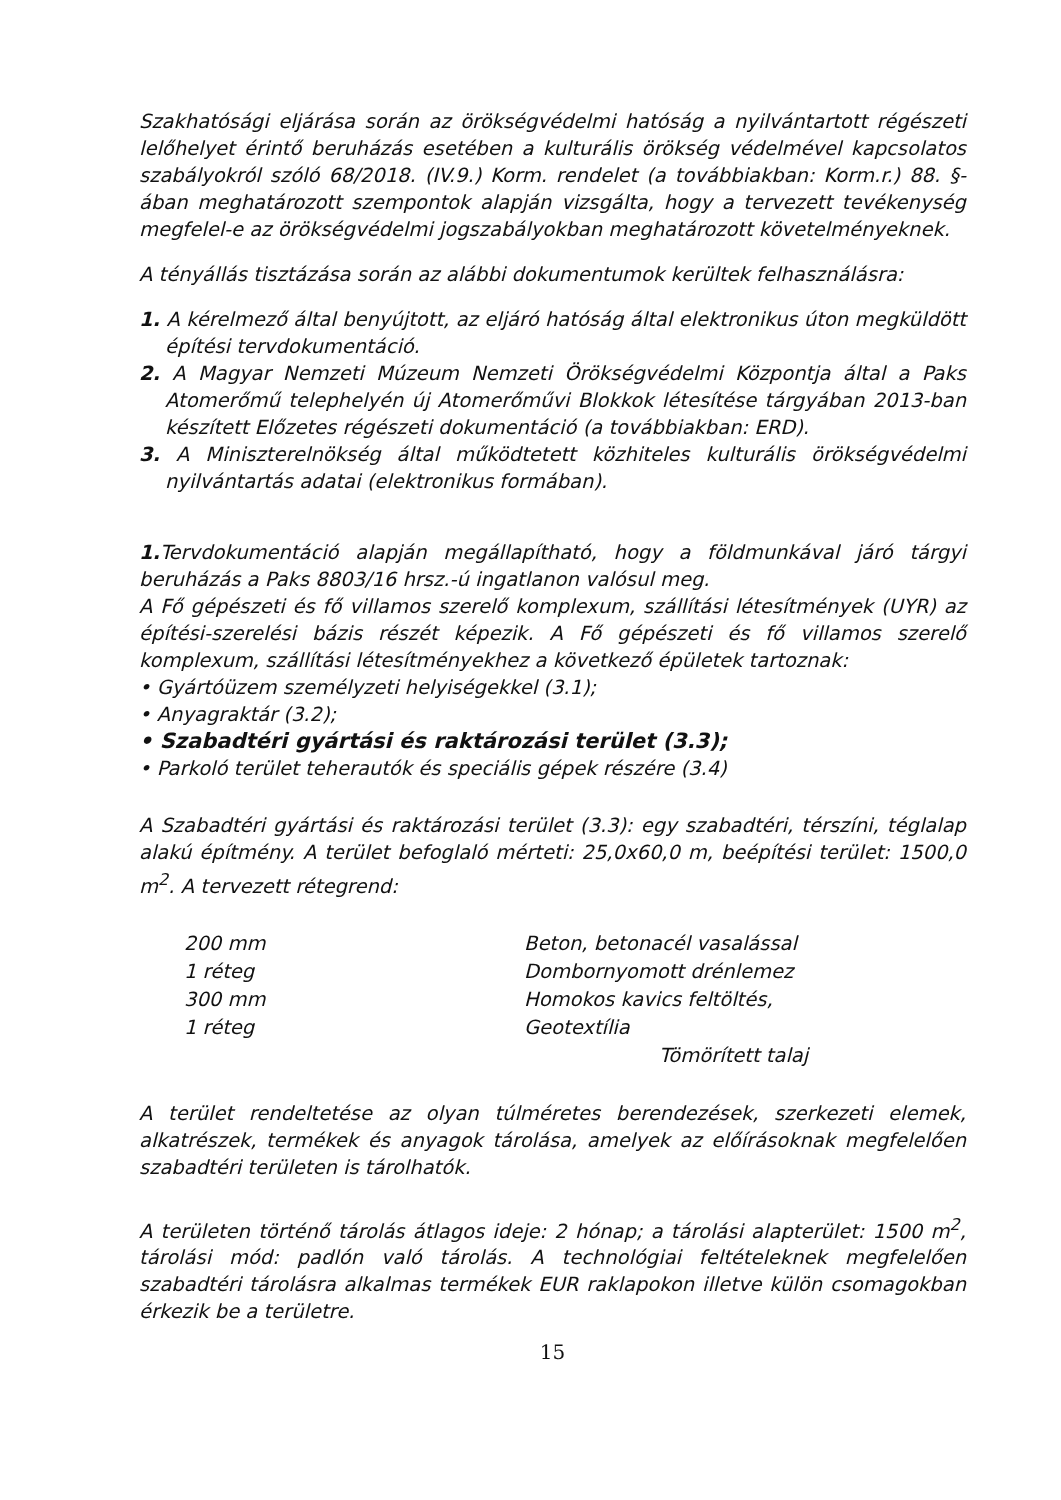Szakhatósági eljárása során az örökségvédelmi hatóság a nyilvántartott régészeti lelőhelyet érintő beruházás esetében a kulturális örökség védelmével kapcsolatos szabályokról szóló 68/2018. (IV.9.) Korm. rendelet (a továbbiakban: Korm.r.) 88. §-ában meghatározott szempontok alapján vizsgálta, hogy a tervezett tevékenység megfelel-e az örökségvédelmi jogszabályokban meghatározott követelményeknek.
A tényállás tisztázása során az alábbi dokumentumok kerültek felhasználásra:
1. A kérelmező által benyújtott, az eljáró hatóság által elektronikus úton megküldött építési tervdokumentáció.
2. A Magyar Nemzeti Múzeum Nemzeti Örökségvédelmi Központja által a Paks Atomerőmű telephelyén új Atomerőművi Blokkok létesítése tárgyában 2013-ban készített Előzetes régészeti dokumentáció (a továbbiakban: ERD).
3. A Miniszterelnökség által működtetett közhiteles kulturális örökségvédelmi nyilvántartás adatai (elektronikus formában).
1. Tervdokumentáció alapján megállapítható, hogy a földmunkával járó tárgyi beruházás a Paks 8803/16 hrsz.-ú ingatlanon valósul meg.
A Fő gépészeti és fő villamos szerelő komplexum, szállítási létesítmények (UYR) az építési-szerelési bázis részét képezik. A Fő gépészeti és fő villamos szerelő komplexum, szállítási létesítményekhez a következő épületek tartoznak:
• Gyártóüzem személyzeti helyiségekkel (3.1);
• Anyagraktár (3.2);
• Szabadtéri gyártási és raktározási terület (3.3);
• Parkoló terület teherautók és speciális gépek részére (3.4)
A Szabadtéri gyártási és raktározási terület (3.3): egy szabadtéri, térszíni, téglalap alakú építmény. A terület befoglaló mérteti: 25,0x60,0 m, beépítési terület: 1500,0 m<sup>2</sup>. A tervezett rétegrend:
| 200 mm | Beton, betonacél vasalással |
| 1 réteg | Dombornyomott drénlemez |
| 300 mm | Homokos kavics feltöltés, |
| 1 réteg | Geotextília |
| | Tömörített talaj |
A terület rendeltetése az olyan túlméretes berendezések, szerkezeti elemek, alkatrészek, termékek és anyagok tárolása, amelyek az előírásoknak megfelelően szabadtéri területen is tárolhatók.
A területen történő tárolás átlagos ideje: 2 hónap; a tárolási alapterület: 1500 m<sup>2</sup>, tárolási mód: padlón való tárolás. A technológiai feltételeknek megfelelően szabadtéri tárolásra alkalmas termékek EUR raklapokon illetve külön csomagokban érkezik be a területre.
15